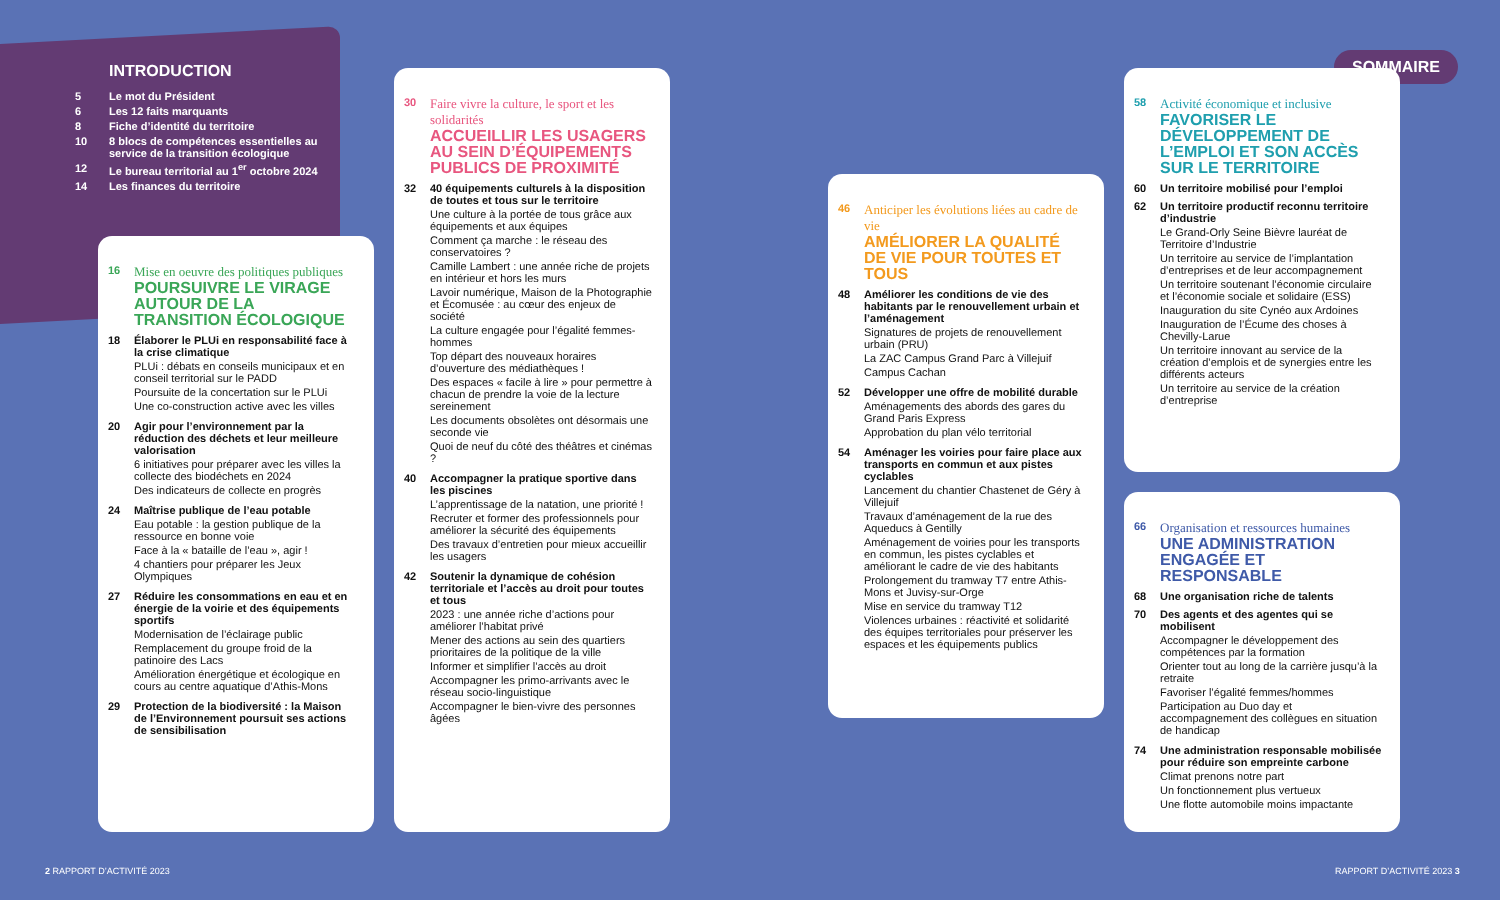INTRODUCTION
5 Le mot du Président
6 Les 12 faits marquants
8 Fiche d’identité du territoire
10 8 blocs de compétences essentielles au service de la transition écologique
12 Le bureau territorial au 1<sup>er</sup> octobre 2024
14 Les finances du territoire
16
Mise en oeuvre des politiques publiques
POURSUIVRE LE VIRAGE AUTOUR DE LA TRANSITION ÉCOLOGIQUE
18 Élaborer le PLUi en responsabilité face à la crise climatique
PLUi : débats en conseils municipaux et en conseil territorial sur le PADD
Poursuite de la concertation sur le PLUi
Une co-construction active avec les villes
20 Agir pour l’environnement par la réduction des déchets et leur meilleure valorisation
6 initiatives pour préparer avec les villes la collecte des biodéchets en 2024
Des indicateurs de collecte en progrès
24 Maîtrise publique de l’eau potable
Eau potable : la gestion publique de la ressource en bonne voie
Face à la « bataille de l’eau », agir !
4 chantiers pour préparer les Jeux Olympiques
27 Réduire les consommations en eau et en énergie de la voirie et des équipements sportifs
Modernisation de l’éclairage public
Remplacement du groupe froid de la patinoire des Lacs
Amélioration énergétique et écologique en cours au centre aquatique d’Athis-Mons
29 Protection de la biodiversité : la Maison de l’Environnement poursuit ses actions de sensibilisation
30
Faire vivre la culture, le sport et les solidarités
ACCUEILLIR LES USAGERS AU SEIN D’ÉQUIPEMENTS PUBLICS DE PROXIMITÉ
32 40 équipements culturels à la disposition de toutes et tous sur le territoire
Une culture à la portée de tous grâce aux équipements et aux équipes
Comment ça marche : le réseau des conservatoires ?
Camille Lambert : une année riche de projets en intérieur et hors les murs
Lavoir numérique, Maison de la Photographie et Écomusée : au cœur des enjeux de société
La culture engagée pour l’égalité femmes-hommes
Top départ des nouveaux horaires d’ouverture des médiathèques !
Des espaces « facile à lire » pour permettre à chacun de prendre la voie de la lecture sereinement
Les documents obsolètes ont désormais une seconde vie
Quoi de neuf du côté des théâtres et cinémas ?
40 Accompagner la pratique sportive dans les piscines
L’apprentissage de la natation, une priorité !
Recruter et former des professionnels pour améliorer la sécurité des équipements
Des travaux d’entretien pour mieux accueillir les usagers
42 Soutenir la dynamique de cohésion territoriale et l’accès au droit pour toutes et tous
2023 : une année riche d’actions pour améliorer l’habitat privé
Mener des actions au sein des quartiers prioritaires de la politique de la ville
Informer et simplifier l’accès au droit
Accompagner les primo-arrivants avec le réseau socio-linguistique
Accompagner le bien-vivre des personnes âgées
46
Anticiper les évolutions liées au cadre de vie
AMÉLIORER LA QUALITÉ DE VIE POUR TOUTES ET TOUS
48 Améliorer les conditions de vie des habitants par le renouvellement urbain et l’aménagement
Signatures de projets de renouvellement urbain (PRU)
La ZAC Campus Grand Parc à Villejuif
Campus Cachan
52 Développer une offre de mobilité durable
Aménagements des abords des gares du Grand Paris Express
Approbation du plan vélo territorial
54 Aménager les voiries pour faire place aux transports en commun et aux pistes cyclables
Lancement du chantier Chastenet de Géry à Villejuif
Travaux d’aménagement de la rue des Aqueducs à Gentilly
Aménagement de voiries pour les transports en commun, les pistes cyclables et améliorant le cadre de vie des habitants
Prolongement du tramway T7 entre Athis-Mons et Juvisy-sur-Orge
Mise en service du tramway T12
Violences urbaines : réactivité et solidarité des équipes territoriales pour préserver les espaces et les équipements publics
SOMMAIRE
58
Activité économique et inclusive
FAVORISER LE DÉVELOPPEMENT DE L’EMPLOI ET SON ACCÈS SUR LE TERRITOIRE
60 Un territoire mobilisé pour l’emploi
62 Un territoire productif reconnu territoire d’industrie
Le Grand-Orly Seine Bièvre lauréat de Territoire d’Industrie
Un territoire au service de l’implantation d’entreprises et de leur accompagnement
Un territoire soutenant l’économie circulaire et l’économie sociale et solidaire (ESS)
Inauguration du site Cynéo aux Ardoines
Inauguration de l’Écume des choses à Chevilly-Larue
Un territoire innovant au service de la création d’emplois et de synergies entre les différents acteurs
Un territoire au service de la création d’entreprise
66
Organisation et ressources humaines
UNE ADMINISTRATION ENGAGÉE ET RESPONSABLE
68 Une organisation riche de talents
70 Des agents et des agentes qui se mobilisent
Accompagner le développement des compétences par la formation
Orienter tout au long de la carrière jusqu’à la retraite
Favoriser l’égalité femmes/hommes
Participation au Duo day et accompagnement des collègues en situation de handicap
74 Une administration responsable mobilisée pour réduire son empreinte carbone
Climat prenons notre part
Un fonctionnement plus vertueux
Une flotte automobile moins impactante
2 RAPPORT D’ACTIVITÉ 2023 RAPPORT D’ACTIVITÉ 2023 3